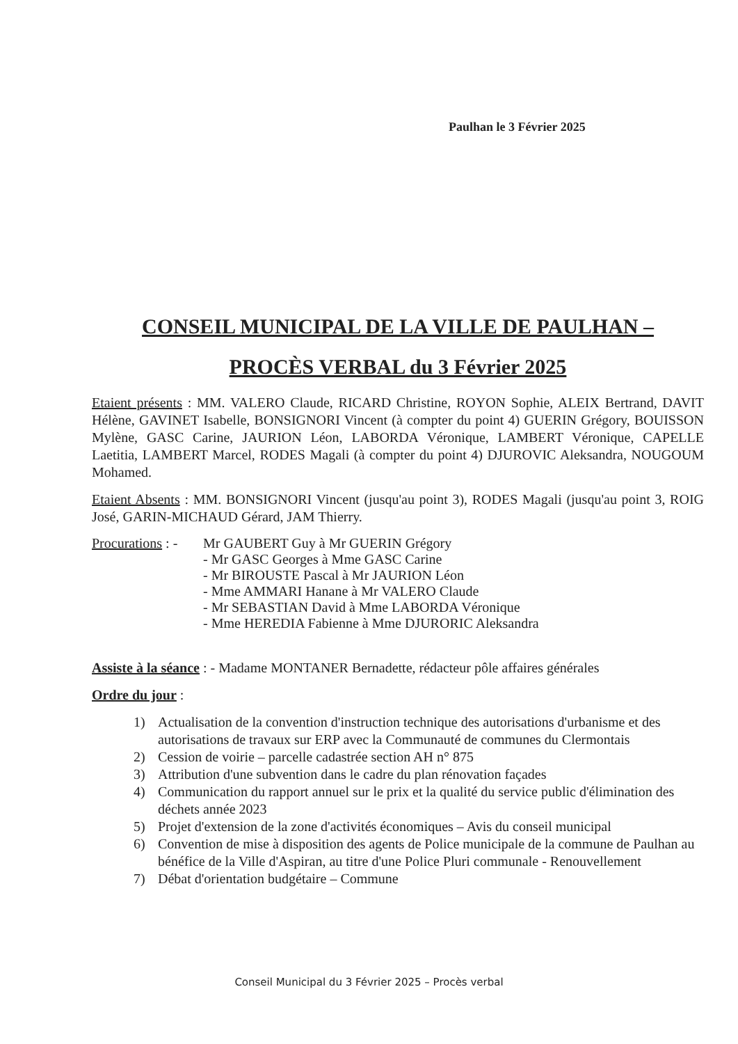Paulhan le 3 Février 2025
CONSEIL MUNICIPAL DE LA VILLE DE PAULHAN –
PROCÈS VERBAL du 3 Février 2025
Etaient présents : MM. VALERO Claude, RICARD Christine, ROYON Sophie, ALEIX Bertrand, DAVIT Hélène, GAVINET Isabelle, BONSIGNORI Vincent (à compter du point 4) GUERIN Grégory, BOUISSON Mylène, GASC Carine, JAURION Léon, LABORDA Véronique, LAMBERT Véronique, CAPELLE Laetitia, LAMBERT Marcel, RODES Magali (à compter du point 4) DJUROVIC Aleksandra, NOUGOUM Mohamed.
Etaient Absents : MM. BONSIGNORI Vincent (jusqu'au point 3), RODES Magali (jusqu'au point 3, ROIG José, GARIN-MICHAUD Gérard, JAM Thierry.
Procurations : -
Mr GAUBERT Guy à Mr GUERIN Grégory
- Mr GASC Georges à Mme GASC Carine
- Mr BIROUSTE Pascal à Mr JAURION Léon
- Mme AMMARI Hanane à Mr VALERO Claude
- Mr SEBASTIAN David à Mme LABORDA Véronique
- Mme HEREDIA Fabienne à Mme DJURORIC Aleksandra
Assiste à la séance : - Madame MONTANER Bernadette, rédacteur pôle affaires générales
Ordre du jour :
1) Actualisation de la convention d'instruction technique des autorisations d'urbanisme et des autorisations de travaux sur ERP avec la Communauté de communes du Clermontais
2) Cession de voirie – parcelle cadastrée section AH n° 875
3) Attribution d'une subvention dans le cadre du plan rénovation façades
4) Communication du rapport annuel sur le prix et la qualité du service public d'élimination des déchets année 2023
5) Projet d'extension de la zone d'activités économiques – Avis du conseil municipal
6) Convention de mise à disposition des agents de Police municipale de la commune de Paulhan au bénéfice de la Ville d'Aspiran, au titre d'une Police Pluri communale - Renouvellement
7) Débat d'orientation budgétaire – Commune
Conseil Municipal du 3 Février 2025 – Procès verbal